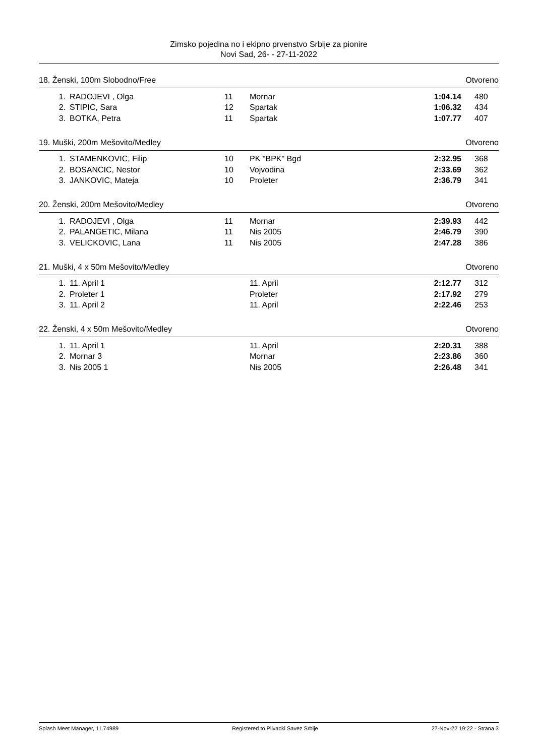Zimsko pojedina no i ekipno prvenstvo Srbije za pionire
Novi Sad, 26- - 27-11-2022
18. Ženski, 100m Slobodno/Free Otvoreno
| 1. | RADOJEVI , Olga | 11 | Mornar | 1:04.14 | 480 |
| 2. | STIPIC, Sara | 12 | Spartak | 1:06.32 | 434 |
| 3. | BOTKA, Petra | 11 | Spartak | 1:07.77 | 407 |
19. Muški, 200m Mešovito/Medley Otvoreno
| 1. | STAMENKOVIC, Filip | 10 | PK "BPK" Bgd | 2:32.95 | 368 |
| 2. | BOSANCIC, Nestor | 10 | Vojvodina | 2:33.69 | 362 |
| 3. | JANKOVIC, Mateja | 10 | Proleter | 2:36.79 | 341 |
20. Ženski, 200m Mešovito/Medley Otvoreno
| 1. | RADOJEVI , Olga | 11 | Mornar | 2:39.93 | 442 |
| 2. | PALANGETIC, Milana | 11 | Nis 2005 | 2:46.79 | 390 |
| 3. | VELICKOVIC, Lana | 11 | Nis 2005 | 2:47.28 | 386 |
21. Muški, 4 x 50m Mešovito/Medley Otvoreno
| 1. | 11. April 1 | | 11. April | 2:12.77 | 312 |
| 2. | Proleter 1 | | Proleter | 2:17.92 | 279 |
| 3. | 11. April 2 | | 11. April | 2:22.46 | 253 |
22. Ženski, 4 x 50m Mešovito/Medley Otvoreno
| 1. | 11. April 1 | | 11. April | 2:20.31 | 388 |
| 2. | Mornar 3 | | Mornar | 2:23.86 | 360 |
| 3. | Nis 2005 1 | | Nis 2005 | 2:26.48 | 341 |
Splash Meet Manager, 11.74989 Registered to Plivacki Savez Srbije 27-Nov-22 19:22 - Strana 3